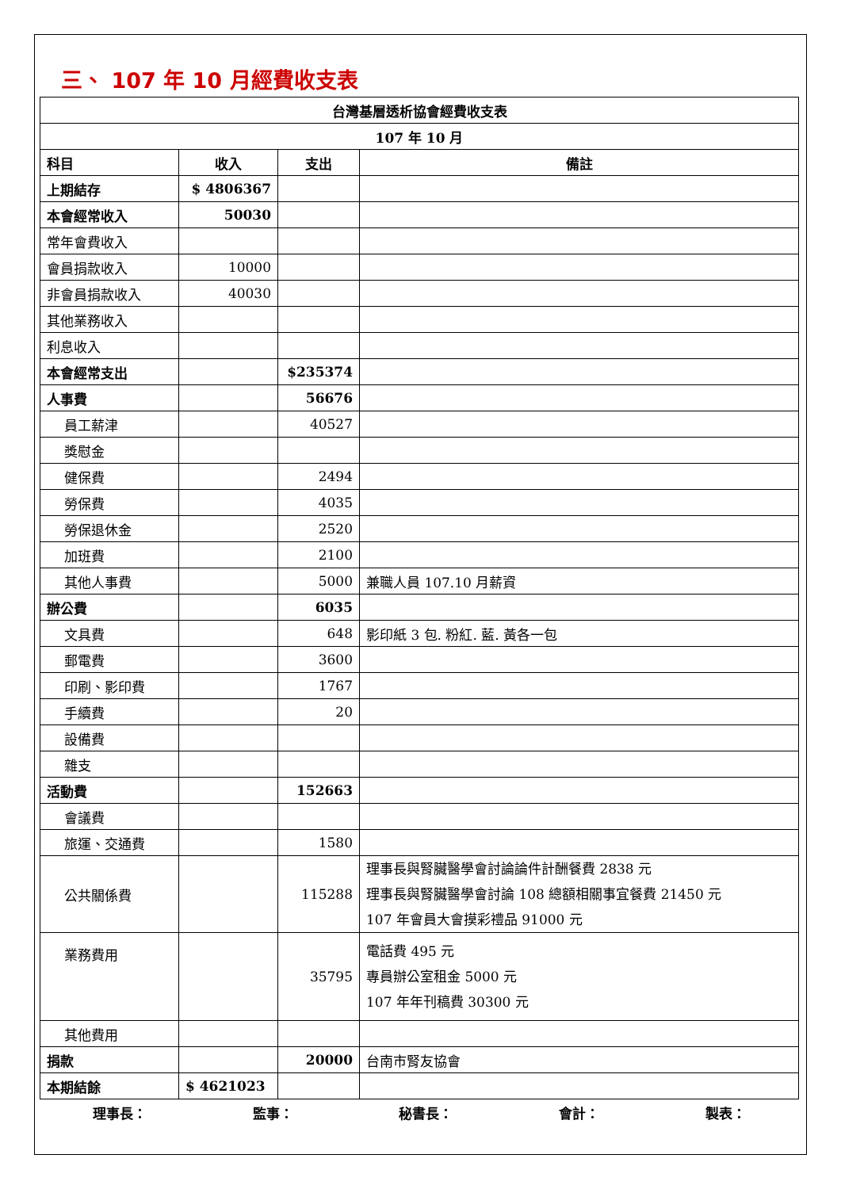三、 107 年 10 月經費收支表
| 台灣基層透析協會經費收支表 | | | |
| --- | --- | --- | --- |
| 107 年 10 月 | | | |
| 科目 | 收入 | 支出 | 備註 |
| 上期結存 | $ 4806367 | | |
| 本會經常收入 | 50030 | | |
| 常年會費收入 | | | |
| 會員捐款收入 | 10000 | | |
| 非會員捐款收入 | 40030 | | |
| 其他業務收入 | | | |
| 利息收入 | | | |
| 本會經常支出 | | $235374 | |
| 人事費 | | 56676 | |
| 員工薪津 | | 40527 | |
| 獎慰金 | | | |
| 健保費 | | 2494 | |
| 勞保費 | | 4035 | |
| 勞保退休金 | | 2520 | |
| 加班費 | | 2100 | |
| 其他人事費 | | 5000 | 兼職人員 107.10 月薪資 |
| 辦公費 | | 6035 | |
| 文具費 | | 648 | 影印紙 3 包. 粉紅. 藍. 黃各一包 |
| 郵電費 | | 3600 | |
| 印刷、影印費 | | 1767 | |
| 手續費 | | 20 | |
| 設備費 | | | |
| 雜支 | | | |
| 活動費 | | 152663 | |
| 會議費 | | | |
| 旅運、交通費 | | 1580 | |
| 公共關係費 | | 115288 | 理事長與腎臟醫學會討論論件計酬餐費 2838 元 理事長與腎臟醫學會討論 108 總額相關事宜餐費 21450 元 107 年會員大會摸彩禮品 91000 元 |
| 業務費用 | | 35795 | 電話費 495 元 專員辦公室租金 5000 元 107 年年刊稿費 30300 元 |
| 其他費用 | | | |
| 捐款 | | 20000 | 台南市腎友協會 |
| 本期結餘 | $ 4621023 | | |
理事長： 監事： 秘書長： 會計： 製表：